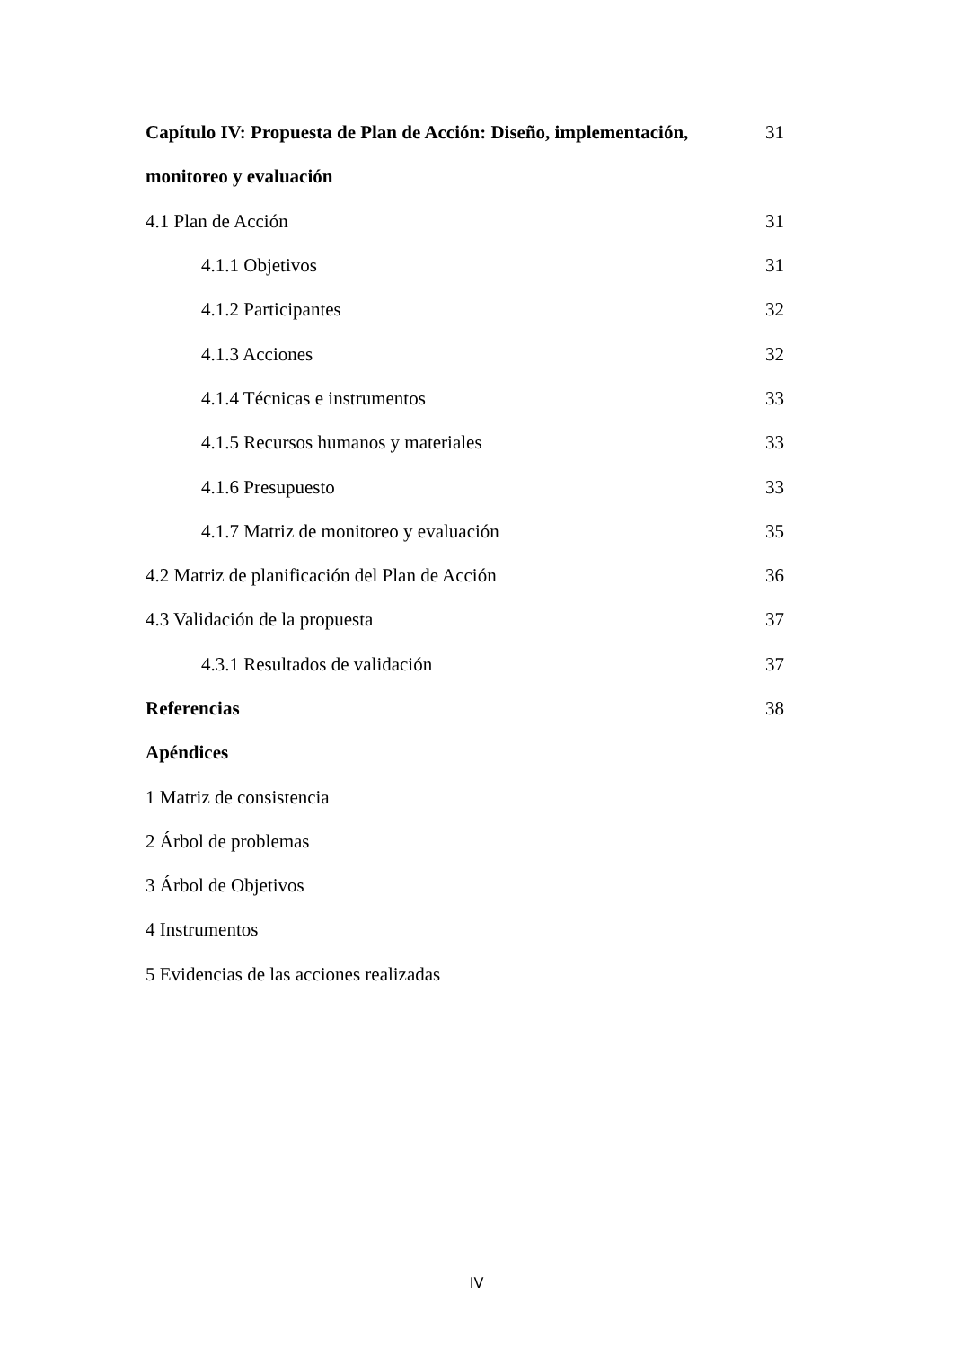Capítulo IV: Propuesta de Plan de Acción: Diseño, implementación, 31
monitoreo y evaluación
4.1 Plan de Acción 31
4.1.1 Objetivos 31
4.1.2 Participantes 32
4.1.3 Acciones 32
4.1.4 Técnicas e instrumentos 33
4.1.5 Recursos humanos y materiales 33
4.1.6 Presupuesto 33
4.1.7 Matriz de monitoreo y evaluación 35
4.2 Matriz de planificación del Plan de Acción 36
4.3 Validación de la propuesta 37
4.3.1 Resultados de validación 37
Referencias 38
Apéndices
1 Matriz de consistencia
2 Árbol de problemas
3 Árbol de Objetivos
4 Instrumentos
5 Evidencias de las acciones realizadas
IV